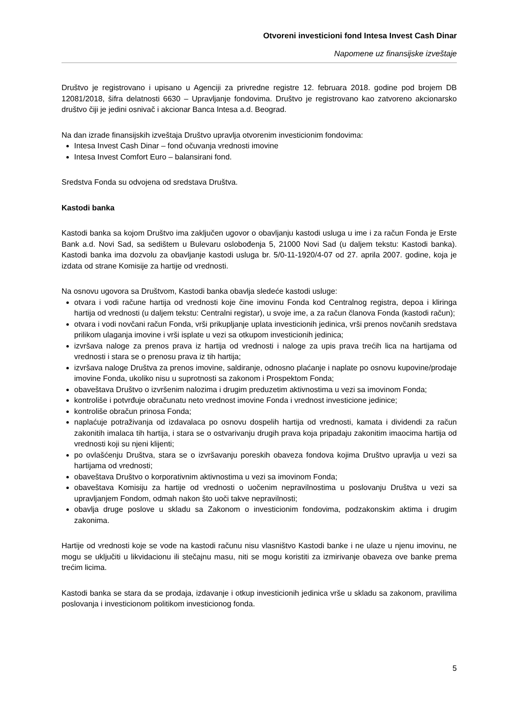Otvoreni investicioni fond Intesa Invest Cash Dinar
Napomene uz finansijske izveštaje
Društvo je registrovano i upisano u Agenciji za privredne registre 12. februara 2018. godine pod brojem DB 12081/2018, šifra delatnosti 6630 – Upravljanje fondovima. Društvo je registrovano kao zatvoreno akcionarsko društvo čiji je jedini osnivač i akcionar Banca Intesa a.d. Beograd.
Na dan izrade finansijskih izveštaja Društvo upravlja otvorenim investicionim fondovima:
Intesa Invest Cash Dinar – fond očuvanja vrednosti imovine
Intesa Invest Comfort Euro – balansirani fond.
Sredstva Fonda su odvojena od sredstava Društva.
Kastodi banka
Kastodi banka sa kojom Društvo ima zaključen ugovor o obavljanju kastodi usluga u ime i za račun Fonda je Erste Bank a.d. Novi Sad, sa sedištem u Bulevaru oslobođenja 5, 21000 Novi Sad (u daljem tekstu: Kastodi banka). Kastodi banka ima dozvolu za obavljanje kastodi usluga br. 5/0-11-1920/4-07 od 27. aprila 2007. godine, koja je izdata od strane Komisije za hartije od vrednosti.
Na osnovu ugovora sa Društvom, Kastodi banka obavlja sledeće kastodi usluge:
otvara i vodi račune hartija od vrednosti koje čine imovinu Fonda kod Centralnog registra, depoa i kliringa hartija od vrednosti (u daljem tekstu: Centralni registar), u svoje ime, a za račun članova Fonda (kastodi račun);
otvara i vodi novčani račun Fonda, vrši prikupljanje uplata investicionih jedinica, vrši prenos novčanih sredstava prilikom ulaganja imovine i vrši isplate u vezi sa otkupom investicionih jedinica;
izvršava naloge za prenos prava iz hartija od vrednosti i naloge za upis prava trećih lica na hartijama od vrednosti i stara se o prenosu prava iz tih hartija;
izvršava naloge Društva za prenos imovine, saldiranje, odnosno plaćanje i naplate po osnovu kupovine/prodaje imovine Fonda, ukoliko nisu u suprotnosti sa zakonom i Prospektom Fonda;
obaveštava Društvo o izvršenim nalozima i drugim preduzetim aktivnostima u vezi sa imovinom Fonda;
kontroliše i potvrđuje obračunatu neto vrednost imovine Fonda i vrednost investicione jedinice;
kontroliše obračun prinosa Fonda;
naplaćuje potraživanja od izdavalaca po osnovu dospelih hartija od vrednosti, kamata i dividendi za račun zakonitih imalaca tih hartija, i stara se o ostvarivanju drugih prava koja pripadaju zakonitim imaocima hartija od vrednosti koji su njeni klijenti;
po ovlašćenju Društva, stara se o izvršavanju poreskih obaveza fondova kojima Društvo upravlja u vezi sa hartijama od vrednosti;
obaveštava Društvo o korporativnim aktivnostima u vezi sa imovinom Fonda;
obaveštava Komisiju za hartije od vrednosti o uočenim nepravilnostima u poslovanju Društva u vezi sa upravljanjem Fondom, odmah nakon što uoči takve nepravilnosti;
obavlja druge poslove u skladu sa Zakonom o investicionim fondovima, podzakonskim aktima i drugim zakonima.
Hartije od vrednosti koje se vode na kastodi računu nisu vlasništvo Kastodi banke i ne ulaze u njenu imovinu, ne mogu se uključiti u likvidacionu ili stečajnu masu, niti se mogu koristiti za izmirivanje obaveza ove banke prema trećim licima.
Kastodi banka se stara da se prodaja, izdavanje i otkup investicionih jedinica vrše u skladu sa zakonom, pravilima poslovanja i investicionom politikom investicionog fonda.
5